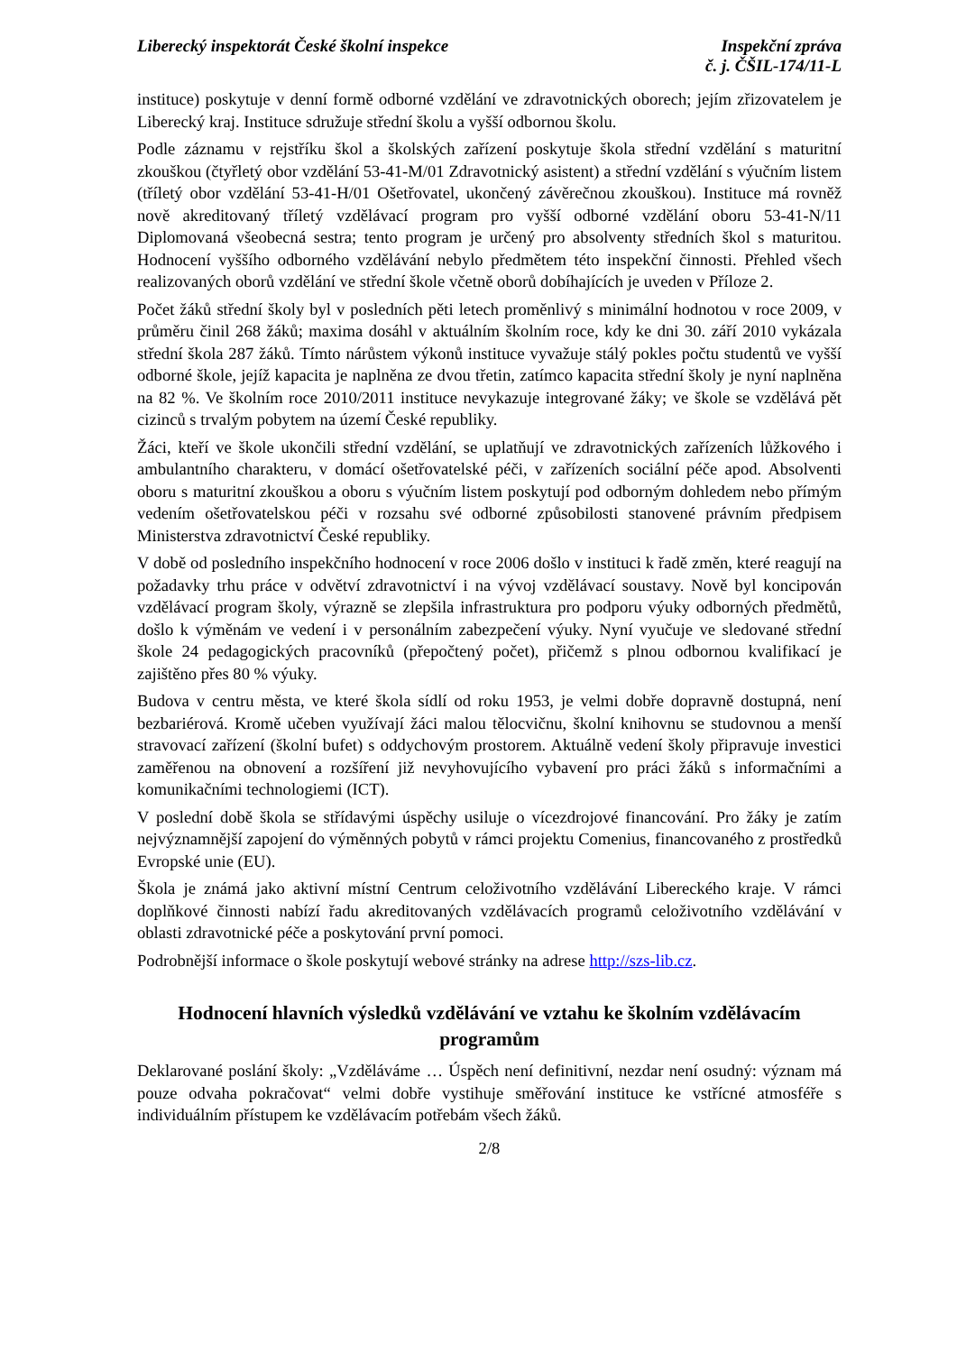Liberecký inspektorát České školní inspekce
Inspekční zpráva
č. j. ČŠIL-174/11-L
instituce) poskytuje v denní formě odborné vzdělání ve zdravotnických oborech; jejím zřizovatelem je Liberecký kraj. Instituce sdružuje střední školu a vyšší odbornou školu.
Podle záznamu v rejstříku škol a školských zařízení poskytuje škola střední vzdělání s maturitní zkouškou (čtyřletý obor vzdělání 53-41-M/01 Zdravotnický asistent) a střední vzdělání s výučním listem (tříletý obor vzdělání 53-41-H/01 Ošetřovatel, ukončený závěrečnou zkouškou). Instituce má rovněž nově akreditovaný tříletý vzdělávací program pro vyšší odborné vzdělání oboru 53-41-N/11 Diplomovaná všeobecná sestra; tento program je určený pro absolventy středních škol s maturitou. Hodnocení vyššího odborného vzdělávání nebylo předmětem této inspekční činnosti. Přehled všech realizovaných oborů vzdělání ve střední škole včetně oborů dobíhajících je uveden v Příloze 2.
Počet žáků střední školy byl v posledních pěti letech proměnlivý s minimální hodnotou v roce 2009, v průměru činil 268 žáků; maxima dosáhl v aktuálním školním roce, kdy ke dni 30. září 2010 vykázala střední škola 287 žáků. Tímto nárůstem výkonů instituce vyvažuje stálý pokles počtu studentů ve vyšší odborné škole, jejíž kapacita je naplněna ze dvou třetin, zatímco kapacita střední školy je nyní naplněna na 82 %. Ve školním roce 2010/2011 instituce nevykazuje integrované žáky; ve škole se vzdělává pět cizinců s trvalým pobytem na území České republiky.
Žáci, kteří ve škole ukončili střední vzdělání, se uplatňují ve zdravotnických zařízeních lůžkového i ambulantního charakteru, v domácí ošetřovatelské péči, v zařízeních sociální péče apod. Absolventi oboru s maturitní zkouškou a oboru s výučním listem poskytují pod odborným dohledem nebo přímým vedením ošetřovatelskou péči v rozsahu své odborné způsobilosti stanovené právním předpisem Ministerstva zdravotnictví České republiky.
V době od posledního inspekčního hodnocení v roce 2006 došlo v instituci k řadě změn, které reagují na požadavky trhu práce v odvětví zdravotnictví i na vývoj vzdělávací soustavy. Nově byl koncipován vzdělávací program školy, výrazně se zlepšila infrastruktura pro podporu výuky odborných předmětů, došlo k výměnám ve vedení i v personálním zabezpečení výuky. Nyní vyučuje ve sledované střední škole 24 pedagogických pracovníků (přepočtený počet), přičemž s plnou odbornou kvalifikací je zajištěno přes 80 % výuky.
Budova v centru města, ve které škola sídlí od roku 1953, je velmi dobře dopravně dostupná, není bezbariérová. Kromě učeben využívají žáci malou tělocvičnu, školní knihovnu se studovnou a menší stravovací zařízení (školní bufet) s oddychovým prostorem. Aktuálně vedení školy připravuje investici zaměřenou na obnovení a rozšíření již nevyhovujícího vybavení pro práci žáků s informačními a komunikačními technologiemi (ICT).
V poslední době škola se střídavými úspěchy usiluje o vícezdrojové financování. Pro žáky je zatím nejvýznamnější zapojení do výměnných pobytů v rámci projektu Comenius, financovaného z prostředků Evropské unie (EU).
Škola je známá jako aktivní místní Centrum celoživotního vzdělávání Libereckého kraje. V rámci doplňkové činnosti nabízí řadu akreditovaných vzdělávacích programů celoživotního vzdělávání v oblasti zdravotnické péče a poskytování první pomoci.
Podrobnější informace o škole poskytují webové stránky na adrese http://szs-lib.cz.
Hodnocení hlavních výsledků vzdělávání ve vztahu ke školním vzdělávacím programům
Deklarované poslání školy: „Vzděláváme … Úspěch není definitivní, nezdar není osudný: význam má pouze odvaha pokračovat“ velmi dobře vystihuje směřování instituce ke vstřícné atmosféře s individuálním přístupem ke vzdělávacím potřebám všech žáků.
2/8